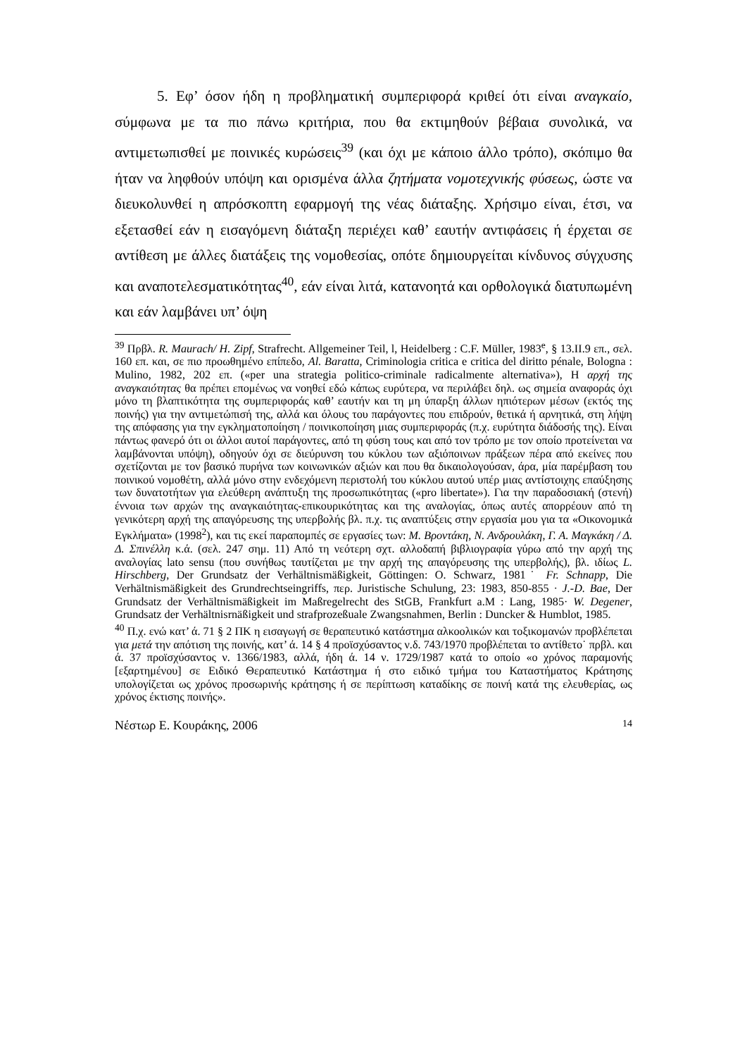5. Εφ’ όσον ήδη η προβληματική συμπεριφορά κριθεί ότι είναι αναγκαίο, σύμφωνα με τα πιο πάνω κριτήρια, που θα εκτιμηθούν βέβαια συνολικά, να αντιμετωπισθεί με ποινικές κυρώσεις<sup>39</sup> (και όχι με κάποιο άλλο τρόπο), σκόπιμο θα ήταν να ληφθούν υπόψη και ορισμένα άλλα ζητήματα νομοτεχνικής φύσεως, ώστε να διευκολυνθεί η απρόσκοπτη εφαρμογή της νέας διάταξης. Χρήσιμο είναι, έτσι, να εξετασθεί εάν η εισαγόμενη διάταξη περιέχει καθ’ εαυτήν αντιφάσεις ή έρχεται σε αντίθεση με άλλες διατάξεις της νομοθεσίας, οπότε δημιουργείται κίνδυνος σύγχυσης και αναποτελεσματικότητας<sup>40</sup>, εάν είναι λιτά, κατανοητά και ορθολογικά διατυπωμένη και εάν λαμβάνει υπ’ όψη
<sup>39</sup> Πρβλ. R. Maurach/ H. Zipf, Strafrecht. Allgemeiner Teil, l, Heidelberg : C.F. Müller, 1983<sup>e</sup>, § 13.II.9 επ., σελ. 160 επ. και, σε πιο προωθημένο επίπεδο, Al. Baratta, Criminologia critica e critica del diritto pénale, Bologna : Mulino, 1982, 202 επ. («per una strategia politico-criminale radicalmente alternativa»), Η αρχή της αναγκαιότητας θα πρέπει επομένως να νοηθεί εδώ κάπως ευρύτερα, να περιλάβει δηλ. ως σημεία αναφοράς όχι μόνο τη βλαπτικότητα της συμπεριφοράς καθ’ εαυτήν και τη μη ύπαρξη άλλων ηπιότερων μέσων (εκτός της ποινής) για την αντιμετώπισή της, αλλά και όλους του παράγοντες που επιδρούν, θετικά ή αρνητικά, στη λήψη της απόφασης για την εγκληματοποίηση / ποινικοποίηση μιας συμπεριφοράς (π.χ. ευρύτητα διάδοσής της). Είναι πάντως φανερό ότι οι άλλοι αυτοί παράγοντες, από τη φύση τους και από τον τρόπο με τον οποίο προτείνεται να λαμβάνονται υπόψη), οδηγούν όχι σε διεύρυνση του κύκλου των αξιόποινων πράξεων πέρα από εκείνες που σχετίζονται με τον βασικό πυρήνα των κοινωνικών αξιών και που θα δικαιολογούσαν, άρα, μία παρέμβαση του ποινικού νομοθέτη, αλλά μόνο στην ενδεχόμενη περιστολή του κύκλου αυτού υπέρ μιας αντίστοιχης επαύξησης των δυνατοτήτων για ελεύθερη ανάπτυξη της προσωπικότητας («pro libertate»). Για την παραδοσιακή (στενή) έννοια των αρχών της αναγκαιότητας-επικουρικότητας και της αναλογίας, όπως αυτές απορρέουν από τη γενικότερη αρχή της απαγόρευσης της υπερβολής βλ. π.χ. τις αναπτύξεις στην εργασία μου για τα «Οικονομικά Εγκλήματα» (1998<sup>2</sup>), και τις εκεί παραπομπές σε εργασίες των: Μ. Βροντάκη, Ν. Ανδρουλάκη, Γ. Α. Μαγκάκη / Δ. Δ. Σπινέλλη κ.ά. (σελ. 247 σημ. 11) Από τη νεότερη σχτ. αλλοδαπή βιβλιογραφία γύρω από την αρχή της αναλογίας lato sensu (που συνήθως ταυτίζεται με την αρχή της απαγόρευσης της υπερβολής), βλ. ιδίως L. Hirschberg, Der Grundsatz der Verhältnismäßigkeit, Göttingen: O. Schwarz, 1981˙ Fr. Schnapp, Die Verhältnismäßigkeit des Grundrechtseingriffs, περ. Juristische Schulung, 23: 1983, 850-855 · J.-D. Bae, Der Grundsatz der Verhältnismäßigkeit im Maßregelrecht des StGB, Frankfurt a.M : Lang, 1985· W. Degener, Grundsatz der Verhältnisrnäßigkeit und strafprozeßuale Zwangsnahmen, Berlin : Duncker & Humblot, 1985.
<sup>40</sup> Π.χ. ενώ κατ’ ά. 71 § 2 ΠΚ η εισαγωγή σε θεραπευτικό κατάστημα αλκοολικών και τοξικομανών προβλέπεται για μετά την απότιση της ποινής, κατ’ ά. 14 § 4 προϊσχύσαντος ν.δ. 743/1970 προβλέπεται το αντίθετο˙ πρβλ. και ά. 37 προϊσχύσαντος ν. 1366/1983, αλλά, ήδη ά. 14 ν. 1729/1987 κατά το οποίο «ο χρόνος παραμονής [εξαρτημένου] σε Ειδικό Θεραπευτικό Κατάστημα ή στο ειδικό τμήμα του Καταστήματος Κράτησης υπολογίζεται ως χρόνος προσωρινής κράτησης ή σε περίπτωση καταδίκης σε ποινή κατά της ελευθερίας, ως χρόνος έκτισης ποινής».
Νέστωρ Ε. Κουράκης, 2006 14